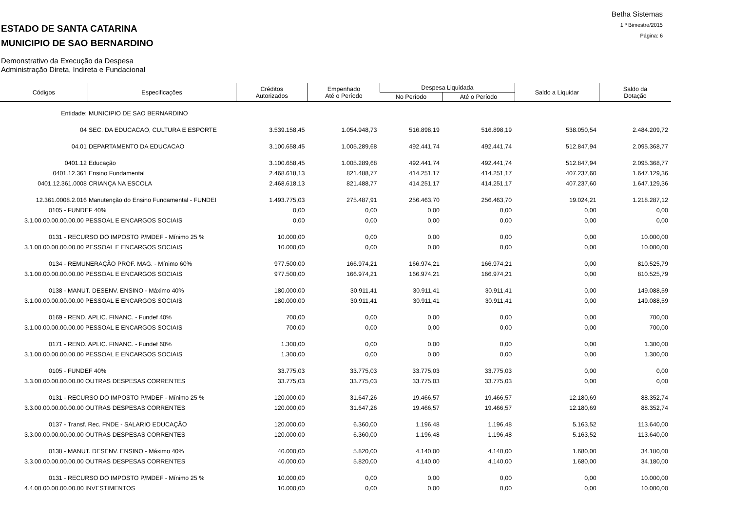ESTADO DE SANTA CATARINA
MUNICIPIO DE SAO BERNARDINO
Demonstrativo da Execução da Despesa
Administração Direta, Indireta e Fundacional
Betha Sistemas
1 º Bimestre/2015
Página: 6
| Códigos | Especificações | Créditos Autorizados | Empenhado Até o Período | Despesa Liquidada | | Saldo a Liquidar | Saldo da Dotação |
| --- | --- | --- | --- | --- | --- | --- | --- |
| | | | | No Período | Até o Período | | |
| Entidade: | MUNICIPIO DE SAO BERNARDINO | | | | | | |
| 04 | SEC. DA EDUCACAO, CULTURA E ESPORTE | 3.539.158,45 | 1.054.948,73 | 516.898,19 | 516.898,19 | 538.050,54 | 2.484.209,72 |
| 04.01 | DEPARTAMENTO DA EDUCACAO | 3.100.658,45 | 1.005.289,68 | 492.441,74 | 492.441,74 | 512.847,94 | 2.095.368,77 |
| 0401.12 | Educação | 3.100.658,45 | 1.005.289,68 | 492.441,74 | 492.441,74 | 512.847,94 | 2.095.368,77 |
| 0401.12.361 | Ensino Fundamental | 2.468.618,13 | 821.488,77 | 414.251,17 | 414.251,17 | 407.237,60 | 1.647.129,36 |
| 0401.12.361.0008 | CRIANÇA NA ESCOLA | 2.468.618,13 | 821.488,77 | 414.251,17 | 414.251,17 | 407.237,60 | 1.647.129,36 |
| 12.361.0008.2.016 | Manutenção do Ensino Fundamental - FUNDEI | 1.493.775,03 | 275.487,91 | 256.463,70 | 256.463,70 | 19.024,21 | 1.218.287,12 |
| 0105 - FUNDEF 40% | | 0,00 | 0,00 | 0,00 | 0,00 | 0,00 | 0,00 |
| 3.1.00.00.00.00.00.00 PESSOAL E ENCARGOS SOCIAIS | | 0,00 | 0,00 | 0,00 | 0,00 | 0,00 | 0,00 |
| 0131 - RECURSO DO IMPOSTO P/MDEF - Mínimo 25 % | | 10.000,00 | 0,00 | 0,00 | 0,00 | 0,00 | 10.000,00 |
| 3.1.00.00.00.00.00.00 PESSOAL E ENCARGOS SOCIAIS | | 10.000,00 | 0,00 | 0,00 | 0,00 | 0,00 | 10.000,00 |
| 0134 - REMUNERAÇÃO PROF. MAG. - Mínimo 60% | | 977.500,00 | 166.974,21 | 166.974,21 | 166.974,21 | 0,00 | 810.525,79 |
| 3.1.00.00.00.00.00.00 PESSOAL E ENCARGOS SOCIAIS | | 977.500,00 | 166.974,21 | 166.974,21 | 166.974,21 | 0,00 | 810.525,79 |
| 0138 - MANUT. DESENV. ENSINO - Máximo 40% | | 180.000,00 | 30.911,41 | 30.911,41 | 30.911,41 | 0,00 | 149.088,59 |
| 3.1.00.00.00.00.00.00 PESSOAL E ENCARGOS SOCIAIS | | 180.000,00 | 30.911,41 | 30.911,41 | 30.911,41 | 0,00 | 149.088,59 |
| 0169 - REND. APLIC. FINANC. - Fundef 40% | | 700,00 | 0,00 | 0,00 | 0,00 | 0,00 | 700,00 |
| 3.1.00.00.00.00.00.00 PESSOAL E ENCARGOS SOCIAIS | | 700,00 | 0,00 | 0,00 | 0,00 | 0,00 | 700,00 |
| 0171 - REND. APLIC. FINANC. - Fundef 60% | | 1.300,00 | 0,00 | 0,00 | 0,00 | 0,00 | 1.300,00 |
| 3.1.00.00.00.00.00.00 PESSOAL E ENCARGOS SOCIAIS | | 1.300,00 | 0,00 | 0,00 | 0,00 | 0,00 | 1.300,00 |
| 0105 - FUNDEF 40% | | 33.775,03 | 33.775,03 | 33.775,03 | 33.775,03 | 0,00 | 0,00 |
| 3.3.00.00.00.00.00.00 OUTRAS DESPESAS CORRENTES | | 33.775,03 | 33.775,03 | 33.775,03 | 33.775,03 | 0,00 | 0,00 |
| 0131 - RECURSO DO IMPOSTO P/MDEF - Mínimo 25 % | | 120.000,00 | 31.647,26 | 19.466,57 | 19.466,57 | 12.180,69 | 88.352,74 |
| 3.3.00.00.00.00.00.00 OUTRAS DESPESAS CORRENTES | | 120.000,00 | 31.647,26 | 19.466,57 | 19.466,57 | 12.180,69 | 88.352,74 |
| 0137 - Transf. Rec. FNDE - SALARIO EDUCAÇÃO | | 120.000,00 | 6.360,00 | 1.196,48 | 1.196,48 | 5.163,52 | 113.640,00 |
| 3.3.00.00.00.00.00.00 OUTRAS DESPESAS CORRENTES | | 120.000,00 | 6.360,00 | 1.196,48 | 1.196,48 | 5.163,52 | 113.640,00 |
| 0138 - MANUT. DESENV. ENSINO - Máximo 40% | | 40.000,00 | 5.820,00 | 4.140,00 | 4.140,00 | 1.680,00 | 34.180,00 |
| 3.3.00.00.00.00.00.00 OUTRAS DESPESAS CORRENTES | | 40.000,00 | 5.820,00 | 4.140,00 | 4.140,00 | 1.680,00 | 34.180,00 |
| 0131 - RECURSO DO IMPOSTO P/MDEF - Mínimo 25 % | | 10.000,00 | 0,00 | 0,00 | 0,00 | 0,00 | 10.000,00 |
| 4.4.00.00.00.00.00.00 INVESTIMENTOS | | 10.000,00 | 0,00 | 0,00 | 0,00 | 0,00 | 10.000,00 |